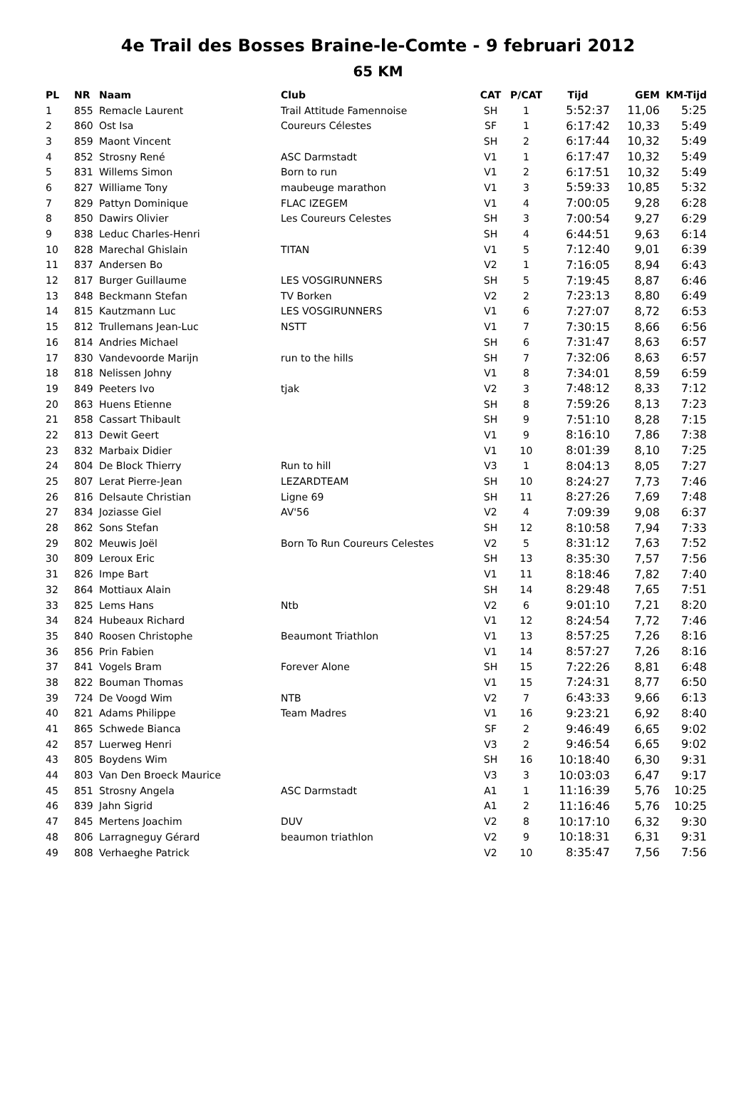4e Trail des Bosses Braine-le-Comte - 9 februari 2012
65 KM
| PL | NR | Naam | Club | CAT | P/CAT | Tijd | GEM | KM-Tijd |
| --- | --- | --- | --- | --- | --- | --- | --- | --- |
| 1 | 855 | Remacle Laurent | Trail Attitude Famennoise | SH | 1 | 5:52:37 | 11,06 | 5:25 |
| 2 | 860 | Ost Isa | Coureurs Célestes | SF | 1 | 6:17:42 | 10,33 | 5:49 |
| 3 | 859 | Maont Vincent | | SH | 2 | 6:17:44 | 10,32 | 5:49 |
| 4 | 852 | Strosny René | ASC Darmstadt | V1 | 1 | 6:17:47 | 10,32 | 5:49 |
| 5 | 831 | Willems Simon | Born to run | V1 | 2 | 6:17:51 | 10,32 | 5:49 |
| 6 | 827 | Williame Tony | maubeuge marathon | V1 | 3 | 5:59:33 | 10,85 | 5:32 |
| 7 | 829 | Pattyn Dominique | FLAC IZEGEM | V1 | 4 | 7:00:05 | 9,28 | 6:28 |
| 8 | 850 | Dawirs Olivier | Les Coureurs Celestes | SH | 3 | 7:00:54 | 9,27 | 6:29 |
| 9 | 838 | Leduc Charles-Henri | | SH | 4 | 6:44:51 | 9,63 | 6:14 |
| 10 | 828 | Marechal Ghislain | TITAN | V1 | 5 | 7:12:40 | 9,01 | 6:39 |
| 11 | 837 | Andersen Bo | | V2 | 1 | 7:16:05 | 8,94 | 6:43 |
| 12 | 817 | Burger Guillaume | LES VOSGIRUNNERS | SH | 5 | 7:19:45 | 8,87 | 6:46 |
| 13 | 848 | Beckmann Stefan | TV Borken | V2 | 2 | 7:23:13 | 8,80 | 6:49 |
| 14 | 815 | Kautzmann Luc | LES VOSGIRUNNERS | V1 | 6 | 7:27:07 | 8,72 | 6:53 |
| 15 | 812 | Trullemans Jean-Luc | NSTT | V1 | 7 | 7:30:15 | 8,66 | 6:56 |
| 16 | 814 | Andries Michael | | SH | 6 | 7:31:47 | 8,63 | 6:57 |
| 17 | 830 | Vandevoorde Marijn | run to the hills | SH | 7 | 7:32:06 | 8,63 | 6:57 |
| 18 | 818 | Nelissen Johny | | V1 | 8 | 7:34:01 | 8,59 | 6:59 |
| 19 | 849 | Peeters Ivo | tjak | V2 | 3 | 7:48:12 | 8,33 | 7:12 |
| 20 | 863 | Huens Etienne | | SH | 8 | 7:59:26 | 8,13 | 7:23 |
| 21 | 858 | Cassart Thibault | | SH | 9 | 7:51:10 | 8,28 | 7:15 |
| 22 | 813 | Dewit Geert | | V1 | 9 | 8:16:10 | 7,86 | 7:38 |
| 23 | 832 | Marbaix Didier | | V1 | 10 | 8:01:39 | 8,10 | 7:25 |
| 24 | 804 | De Block Thierry | Run to hill | V3 | 1 | 8:04:13 | 8,05 | 7:27 |
| 25 | 807 | Lerat Pierre-Jean | LEZARDTEAM | SH | 10 | 8:24:27 | 7,73 | 7:46 |
| 26 | 816 | Delsaute Christian | Ligne 69 | SH | 11 | 8:27:26 | 7,69 | 7:48 |
| 27 | 834 | Joziasse Giel | AV'56 | V2 | 4 | 7:09:39 | 9,08 | 6:37 |
| 28 | 862 | Sons Stefan | | SH | 12 | 8:10:58 | 7,94 | 7:33 |
| 29 | 802 | Meuwis Joël | Born To Run Coureurs Celestes | V2 | 5 | 8:31:12 | 7,63 | 7:52 |
| 30 | 809 | Leroux Eric | | SH | 13 | 8:35:30 | 7,57 | 7:56 |
| 31 | 826 | Impe Bart | | V1 | 11 | 8:18:46 | 7,82 | 7:40 |
| 32 | 864 | Mottiaux Alain | | SH | 14 | 8:29:48 | 7,65 | 7:51 |
| 33 | 825 | Lems Hans | Ntb | V2 | 6 | 9:01:10 | 7,21 | 8:20 |
| 34 | 824 | Hubeaux Richard | | V1 | 12 | 8:24:54 | 7,72 | 7:46 |
| 35 | 840 | Roosen Christophe | Beaumont Triathlon | V1 | 13 | 8:57:25 | 7,26 | 8:16 |
| 36 | 856 | Prin Fabien | | V1 | 14 | 8:57:27 | 7,26 | 8:16 |
| 37 | 841 | Vogels Bram | Forever Alone | SH | 15 | 7:22:26 | 8,81 | 6:48 |
| 38 | 822 | Bouman Thomas | | V1 | 15 | 7:24:31 | 8,77 | 6:50 |
| 39 | 724 | De Voogd Wim | NTB | V2 | 7 | 6:43:33 | 9,66 | 6:13 |
| 40 | 821 | Adams Philippe | Team Madres | V1 | 16 | 9:23:21 | 6,92 | 8:40 |
| 41 | 865 | Schwede Bianca | | SF | 2 | 9:46:49 | 6,65 | 9:02 |
| 42 | 857 | Luerweg Henri | | V3 | 2 | 9:46:54 | 6,65 | 9:02 |
| 43 | 805 | Boydens Wim | | SH | 16 | 10:18:40 | 6,30 | 9:31 |
| 44 | 803 | Van Den Broeck Maurice | | V3 | 3 | 10:03:03 | 6,47 | 9:17 |
| 45 | 851 | Strosny Angela | ASC Darmstadt | A1 | 1 | 11:16:39 | 5,76 | 10:25 |
| 46 | 839 | Jahn Sigrid | | A1 | 2 | 11:16:46 | 5,76 | 10:25 |
| 47 | 845 | Mertens Joachim | DUV | V2 | 8 | 10:17:10 | 6,32 | 9:30 |
| 48 | 806 | Larragneguy Gérard | beaumon triathlon | V2 | 9 | 10:18:31 | 6,31 | 9:31 |
| 49 | 808 | Verhaeghe Patrick | | V2 | 10 | 8:35:47 | 7,56 | 7:56 |